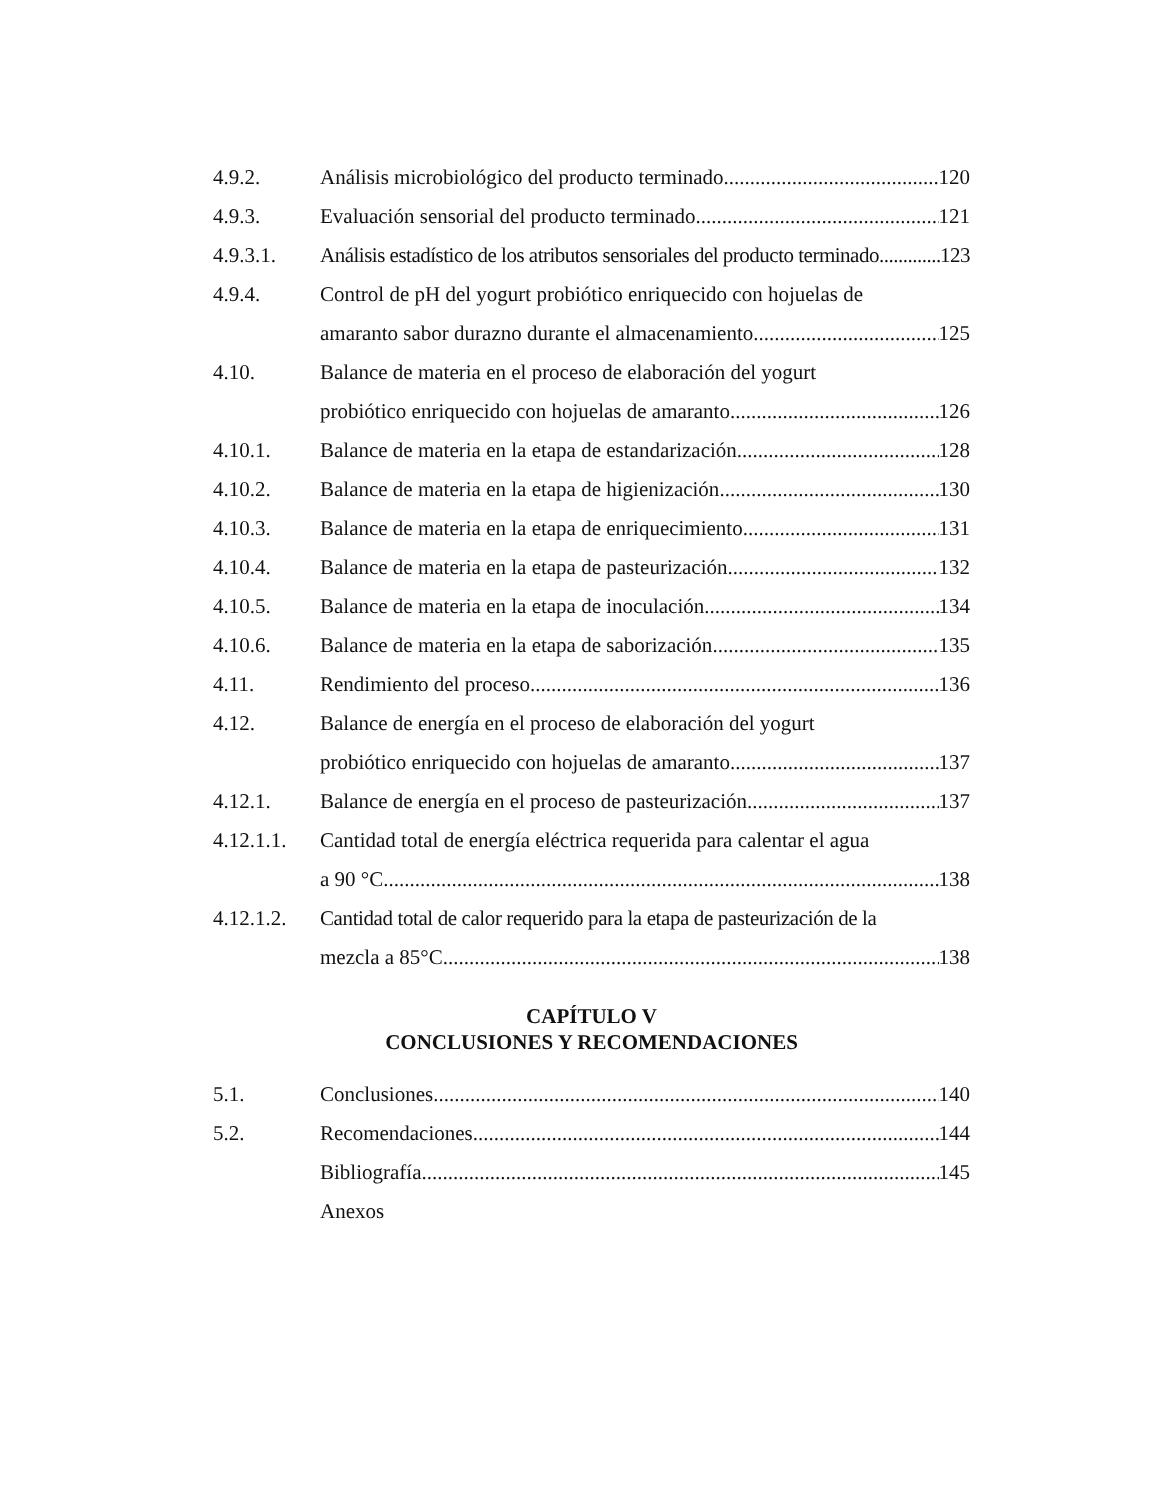4.9.2. Análisis microbiológico del producto terminado 120
4.9.3. Evaluación sensorial del producto terminado 121
4.9.3.1. Análisis estadístico de los atributos sensoriales del producto terminado 123
4.9.4. Control de pH del yogurt probiótico enriquecido con hojuelas de
amaranto sabor durazno durante el almacenamiento 125
4.10. Balance de materia en el proceso de elaboración del yogurt
probiótico enriquecido con hojuelas de amaranto 126
4.10.1. Balance de materia en la etapa de estandarización 128
4.10.2. Balance de materia en la etapa de higienización 130
4.10.3. Balance de materia en la etapa de enriquecimiento 131
4.10.4. Balance de materia en la etapa de pasteurización 132
4.10.5. Balance de materia en la etapa de inoculación 134
4.10.6. Balance de materia en la etapa de saborización 135
4.11. Rendimiento del proceso 136
4.12. Balance de energía en el proceso de elaboración del yogurt
probiótico enriquecido con hojuelas de amaranto 137
4.12.1. Balance de energía en el proceso de pasteurización 137
4.12.1.1. Cantidad total de energía eléctrica requerida para calentar el agua
a 90 °C 138
4.12.1.2. Cantidad total de calor requerido para la etapa de pasteurización de la
mezcla a 85°C 138
CAPÍTULO V
CONCLUSIONES Y RECOMENDACIONES
5.1. Conclusiones 140
5.2. Recomendaciones 144
Bibliografía 145
Anexos